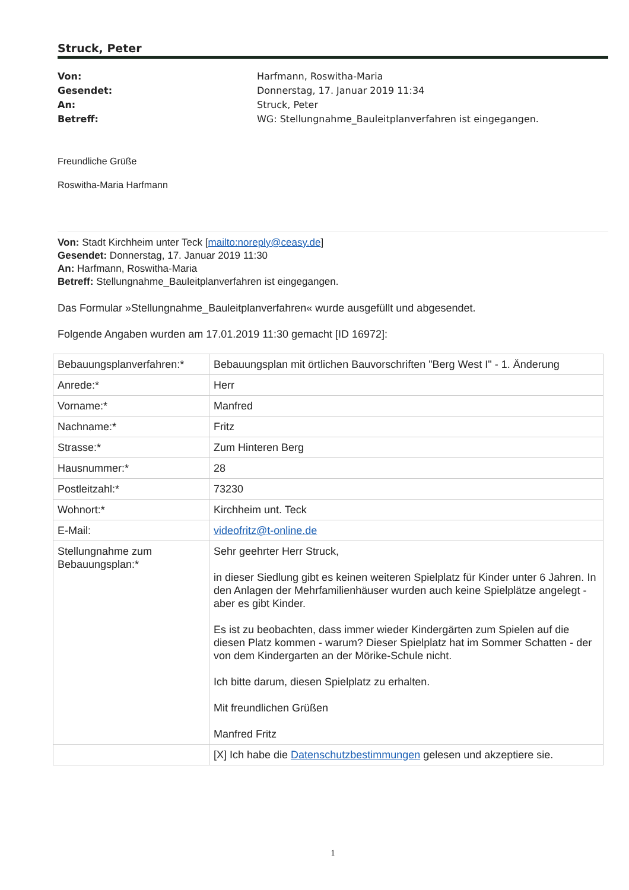Struck, Peter
Von: Harfmann, Roswitha-Maria
Gesendet: Donnerstag, 17. Januar 2019 11:34
An: Struck, Peter
Betreff: WG: Stellungnahme_Bauleitplanverfahren ist eingegangen.
Freundliche Grüße
Roswitha-Maria Harfmann
Von: Stadt Kirchheim unter Teck [mailto:noreply@ceasy.de]
Gesendet: Donnerstag, 17. Januar 2019 11:30
An: Harfmann, Roswitha-Maria
Betreff: Stellungnahme_Bauleitplanverfahren ist eingegangen.
Das Formular »Stellungnahme_Bauleitplanverfahren« wurde ausgefüllt und abgesendet.
Folgende Angaben wurden am 17.01.2019 11:30 gemacht [ID 16972]:
| Bebauungsplanverfahren:* | Bebauungsplan mit örtlichen Bauvorschriften "Berg West I" - 1. Änderung |
| Anrede:* | Herr |
| Vorname:* | Manfred |
| Nachname:* | Fritz |
| Strasse:* | Zum Hinteren Berg |
| Hausnummer:* | 28 |
| Postleitzahl:* | 73230 |
| Wohnort:* | Kirchheim unt. Teck |
| E-Mail: | videofritz@t-online.de |
| Stellungnahme zum Bebauungsplan:* | Sehr geehrter Herr Struck, in dieser Siedlung gibt es keinen weiteren Spielplatz für Kinder unter 6 Jahren. In den Anlagen der Mehrfamilienhäuser wurden auch keine Spielplätze angelegt - aber es gibt Kinder. Es ist zu beobachten, dass immer wieder Kindergärten zum Spielen auf die diesen Platz kommen - warum? Dieser Spielplatz hat im Sommer Schatten - der von dem Kindergarten an der Mörike-Schule nicht. Ich bitte darum, diesen Spielplatz zu erhalten. Mit freundlichen Grüßen Manfred Fritz |
| | [X] Ich habe die Datenschutzbestimmungen gelesen und akzeptiere sie. |
1